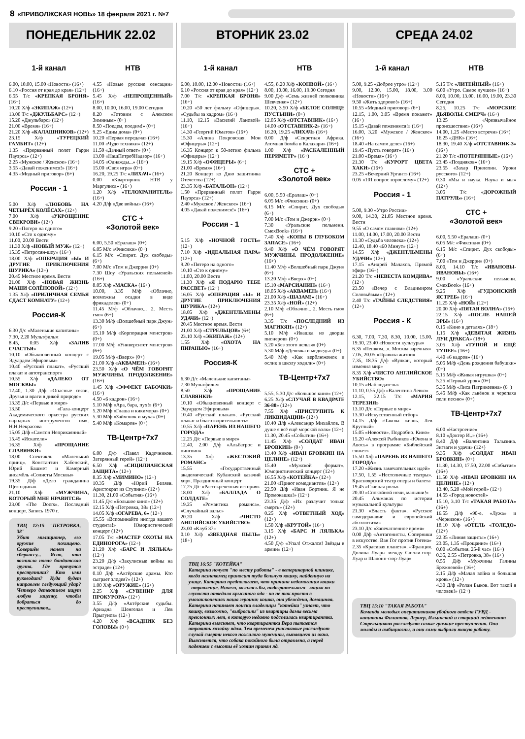8 «ПРИВОЛЖСКАЯ НОВЬ» 18 февраля 2021 г. №7
ПОНЕДЕЛЬНИК 22.02
1-й канал
6.00, 10.00, 15.00 «Новости» (16+)
6.10 «Россия от края до края» (12+)
6.55 Т/с «КРЕПКАЯ БРОНЯ» (16+)
10.20 Х/ф «ЭКИПАЖ» (12+)
13.00 Т/с «ДЖУЛЬБАРС» (12+)
15.20 «Джульбарс» (12+)
21.00 «Время» (16+)
21.20 Х/ф «КАЛАШНИКОВ» (12+)
23.15 Х/ф «ТУРЕЦКИЙ ГАМБИТ» (12+)
1.35 «Прерванный полет Гарри Пауэрса» (12+)
2.25 «Мужское / Женское» (16+)
3.55 «Давай поженимся!» (16+)
4.35 «Модный приговор» (6+)
Россия - 1
5.00 Х/ф «ЛЮБОВЬ НА ЧЕТЫРЁХ КОЛЁСАХ» (12+)
7.00 Х/ф «УКРОЩЕНИЕ СВЕКРОВИ» (12+)
9.20 «Пятеро на одного»
10.10 «Сто к одному»
11.00, 20.00 Вести
11.30 Х/ф «НОВЫЙ МУЖ» (12+)
15.35 «Петросян-шоу» (16+)
18.00 Х/ф «ОПЕРАЦИЯ «Ы» И ДРУГИЕ ПРИКЛЮЧЕНИЯ ШУРИКА» (12+)
20.45 Местное время. Вести
21.00 Х/ф «НОВАЯ ЖИЗНЬ МАШИ СОЛЁНОВОЙ» (12+)
1.35 Х/ф «ПРИЛИЧНАЯ СЕМЬЯ СДАСТ КОМНАТУ» (12+)
Россия-К
6.30 Д/с «Маленькие капитаны»
7.30, 2.20 Мультфильм
8.45, 0.05 Х/ф «ЗАЛИВ СЧАСТЬЯ»
10.10 «Обыкновенный концерт с Эдуардом Эфировым»
10.40 «Русский плакат». «Русский плакат и автотранспорт»
10.55 Х/ф «ДАЛЕКО ОТ МОСКВЫ»
12.40, 1.30 Д/ф «Опасные связи. Друзья и враги в дикой природе»
13.35 Д/с «Первые в мире»
13.50 «Гала-концерт Академического оркестра русских народных инструментов им». Н.Н.Некрасова
15.05 Д/ф «Самсон Неприкаянный»
15.45 «Искатели»
16.35 Х/ф «ПРОЩАНИЕ СЛАВЯНКИ»
18.00 Спектакль «Маленький принц». Константин Хабенский, Юрий Башмет и Камерный ансамбль «Солисты Москвы»
19.35 Д/ф «Дело гражданина Щеколдина»
21.10 Х/ф «МУЖЧИНА, КОТОРЫЙ МНЕ НРАВИТСЯ»
23.00 «The Doors». Последний концерт. Запись 1970 г.
ТВЦ 12:15 "ПЕТРОВКА, 38"
Убит милиционер, его оружие похищено. Совершён налет на сберкассу... Ясно, что возникла новая бандитская группа. Где прячутся преступники? Кто ими руководит? Куда будет направлен следующий удар? Четверо детективов ищут любую зацепку, чтобы добраться до преступников...
НТВ
4.55 «Новые русские сенсации» (16+)
5.45 Х/ф «НЕПРОЩЕННЫЙ» (16+)
8.00, 10.00, 16.00, 19.00 Сегодня
8.20 «Готовим с Алексеем Зиминым» (0+)
8.50 «Поедем, поедим!» (0+)
9.25 «Едим дома» (0+)
10.20 «Первая передача» (16+)
11.00 «Чудо техники» (12+)
11.50 «Дачный ответ» (0+)
13.00 «НашПотребНадзор» (16+)
14.05 «Однажды...» (16+)
15.00 «Своя игра» (0+)
16.20, 19.25 Т/с «ЛИХАЧ» (16+)
0.00 «Квартирник НТВ у Маргулиса» (16+)
1.20 Х/ф «ТЕЛОХРАНИТЕЛЬ» (16+)
4.20 Д/ф «Две войны» (16+)
СТС +
«Золотой век»
6.00, 5.50 «Ералаш» (0+)
6.05 М/с «Фиксики» (0+)
6.15 М/с «Спирит. Дух свободы» (6+)
7.00 М/с «Том и Джерри» (0+)
7.30 Шоу «Уральских пельменей» (16+)
8.05 Х/ф «МАСКА» (16+)
10.00, 3.35 М/ф «Облачно, возможны осадки в виде фрикаделек» (0+)
11.45 М/ф «Облачно... 2. Месть гмо» (6+)
13.30 М/ф «Волшебный парк Джун» (6+)
15.10 М/ф «Корпорация монстров» (0+)
17.00 М/ф «Университет монстров» (6+)
19.05 М/ф «Вверх» (0+)
21.00 Х/ф «АКВАМЕН» (16+)
23.50 Х/ф «О ЧЁМ ГОВОРЯТ МУЖЧИНЫ. ПРОДОЛЖЕНИЕ» (16+)
1.45 Х/ф «ЭФФЕКТ БАБОЧКИ» (16+)
4.50 «6 кадров» (16+)
5.10 М/ф «Ара, бара, пух!» (6+)
5.20 М/ф «Глаша и кикимора» (0+)
5.30 М/ф «Зайчонок и муха» (0+)
5.40 М/ф «Комаров» (0+)
ТВ-Центр+7х7
6.00 Д/ф «Павел Кадочников. Затерянный герой» (12+)
6.50 Х/ф «СИЦИЛИАНСКАЯ ЗАЩИТА» (12+)
8.35 Х/ф «МИМИНО» (12+)
10.35 Д/ф «Юрий Беляев. Аристократ из Ступино» (12+)
11.30, 21.00 «События» (16+)
11.45 Д/с «Большое кино» (12+)
12.15 Х/ф «Петровка, 38» (12+)
14.05 Х/ф «ОГАРЕВА, 6» (12+)
15.55 «Вспоминайте иногда вашего студента!» Юмористический концерт (12+)
17.05 Т/с «МАСТЕР ОХОТЫ НА ЕДИНОРОГА» (12+)
21.20 Х/ф «БАРС И ЛЯЛЬКА» (12+)
23.20 Д/ф «Закулисные войны на эстраде» (12+)
0.10 Д/ф «Актёрские драмы. Кто сыграет злодея?» (12+)
1.00 Х/ф «ОРУЖИЕ» (16+)
2.25 Х/ф «СУВЕНИР ДЛЯ ПРОКУРОРА» (12+)
3.55 Д/ф «Актёрские судьбы. Ариадна Шенгелая и Лев Прыгунов» (12+)
4.20 Х/ф «ВСАДНИК БЕЗ ГОЛОВЫ» (0+)
ВТОРНИК 23.02
1-й канал
6.00, 10.00, 12.00 «Новости» (16+)
6.10 «Россия от края до края» (12+)
7.00 Т/с «КРЕПКАЯ БРОНЯ» (16+)
10.20 «50 лет фильму «Офицеры». «Судьбы за кадром» (16+)
11.10, 12.15 «Василий Лановой» (16+)
14.30 «Георгий Юматов» (16+)
15.30 «Алина Покровская. Мои «Офицеры» (12+)
16.35 Концерт к 50-летию фильма «Офицеры» (12+)
19.15 Х/ф «ОФИЦЕРЫ» (6+)
21.00 «Время» (16+)
21.20 Концерт ко Дню защитника Отечества (12+)
23.35 Х/ф «БАТАЛЬОН» (12+)
1.50 «Прерванный полет Гарри Пауэрса» (12+)
2.40 «Мужское / Женское» (16+)
4.05 «Давай поженимся!» (16+)
Россия - 1
5.15 Х/ф «НОЧНОЙ ГОСТЬ» (12+)
7.10 Х/ф «ИДЕАЛЬНАЯ ПАРА» (12+)
9.20 «Пятеро на одного»
10.10 «Сто к одному»
11.00, 20.00 Вести
11.30 Х/ф «Я ПОДАРЮ ТЕБЕ РАССВЕТ» (12+)
16.05 Х/ф «ОПЕРАЦИЯ «Ы» И ДРУГИЕ ПРИКЛЮЧЕНИЯ ШУРИКА» (12+)
18.05 Х/ф «ДЖЕНТЛЬМЕНЫ УДАЧИ» (12+)
20.45 Местное время. Вести
21.00 Х/ф «СТРЕЛЬЦОВ» (6+)
23.10 Х/ф «ЭКИПАЖ» (12+)
1.55 Х/ф «ОХОТА НА ПИРАНЬЮ» (16+)
Россия-К
6.30 Д/с «Маленькие капитаны»
7.30 Мультфильм
8.50 Х/ф «ПРОЩАНИЕ СЛАВЯНКИ»
10.10 «Обыкновенный концерт с Эдуардом Эфировым»
10.40 «Русский плакат». «Русский плакат и благотворительность»
10.55 Х/ф «ПАРЕНЬ ИЗ НАШЕГО ГОРОДА»
12.25 Д/с «Первые в мире»
12.40, 2.00 Д/ф «Альбатрос и пингвин»
13.35 Х/ф «ЖЕСТОКИЙ РОМАНС»
15.55 «Государственный академический Кубанский казачий хор». Праздничный концерт
17.25 Д/с «Рассекреченная история»
18.00 Х/ф «БАЛЛАДА О СОЛДАТЕ»
19.25 «Романтика романса». «Случайный вальс»
20.20 Х/ф «ЧИСТО АНГЛИЙСКОЕ УБИЙСТВО»
23.00 «Клуб 37»
0.10 Х/ф «ЗВЕЗДНАЯ ПЫЛЬ» (18+)
НТВ
4.55, 8.20 Х/ф «КОНВОЙ» (16+)
8.00, 10.00, 16.00, 19.00 Сегодня
9.00 Д/ф «Семь жизней полковника Шевченко» (12+)
10.20, 3.50 Х/ф «БЕЛОЕ СОЛНЦЕ ПУСТЫНИ» (0+)
12.05 Х/ф «ОТСТАВНИК» (16+)
14.00 «ОТСТАВНИК-2» (16+)
16.20, 19.25 «ЛИХАЧ» (16+)
0.00 Д/ф «Секретная Африка. Атомная бомба в Калахари» (16+)
1.00 Х/ф «РАСКАЛЕННЫЙ ПЕРИМЕТР» (16+)
СТС +
«Золотой век»
6.00, 5.50 «Ералаш» (0+)
6.05 М/с «Фиксики» (0+)
6.15 М/с «Спирит. Дух свободы» (6+)
7.00 М/с «Том и Джерри» (0+)
7.30 «Уральские пельмени. СмехBook» (16+)
7.40 Х/ф «КОПЫ В ГЛУБОКОМ ЗАПАСЕ» (16+)
9.40 Х/ф «О ЧЁМ ГОВОРЯТ МУЖЧИНЫ. ПРОДОЛЖЕНИЕ» (16+)
11.40 М/ф «Волшебный парк Джун» (6+)
13.20 М/ф «Вверх» (0+)
15.10 «МАРСИАНИН» (16+)
18.05 Х/ф «АКВАМЕН» (16+)
21.00 Х/ф «ШАЗАМ!» (16+)
23.35 Х/ф «НОЙ» (12+)
2.10 М/ф «Облачно... 2. Месть гмо» (6+)
3.35 Т/с «ПОСЛЕДНИЙ ИЗ МАГИКЯН» (12+)
5.10 М/ф «Ивашка из дворца пионеров» (0+)
5.20 «Без этого нельзя» (0+)
5.30 М/ф «Девочка и медведь» (0+)
5.40 М/ф «Как верблюжонок и ослик в школу ходили» (0+)
ТВ-Центр+7х7
5.55, 5.30 Д/с «Большое кино» (12+)
6.25 Х/ф «СЛУЧАЙ В КВАДРАТЕ 36-80» (12+)
7.55 Х/ф «ПРИСТУПИТЬ К ЛИКВИДАЦИИ» (12+)
10.40 Д/ф «Александр Михайлов. В душе я всё ещё морской волк» (12+)
11.30, 20.45 «События» (16+)
11.45 Х/ф «СОЛДАТ ИВАН БРОВКИН» (0+)
13.40 Х/ф «ИВАН БРОВКИН НА ЦЕЛИНЕ» (12+)
15.40 «Мужской формат». Юмористический концерт (12+)
16.55 Х/ф «КОТЕЙКА» (12+)
21.00 «Приют комедиантов» (12+)
22.50 Д/ф «Иван Бортник. Я не Промокашка!» (12+)
23.35 Д/ф «Их разлучит только смерть» (12+)
0.25 Х/ф «ОТВЕТНЫЙ ХОД» (12+)
1.50 Х/ф «КРУТОЙ» (16+)
3.15 Х/ф «БАРС И ЛЯЛЬКА» (12+)
4.50 Д/ф «Упал! Отжался! Звёзды в армии» (12+)
ТВЦ 16:55 "КОТЕЙКА"
Катерина ночует "по месту работы" - в ветеринарной клинике, когда незнакомец приносит туда больную кошку, найденную на улице. Катерина предполагает, что причина недомогания кошки - отравление. Ничего, казалось бы, подозрительного - кошка по глупости отведала крысиного яда - но не так проста в умозаключениях наша героиня: кошка, она убеждена, домашняя. Катерина начинает поиски владелицы "котейки" узнает, что кошку, возможно, "выбросили" из квартиры дамы весьма преклонных лет, в которую недавно подселилась квартирантка. Катерина выясняет, что квартирантка Вера пытается отравить хозяйку ядом. Тем временем участковые расследуют случай смерти некого пожилого мужчины, выпавшего из окна. Выясняется, что собака покойного была отравлена, а перед падением с высоты её хозяин принял яд.
СРЕДА 24.02
1-й канал
5.00, 9.25 «Доброе утро» (12+)
9.00, 12.00, 15.00, 18.00, 3.00 «Новости» (16+)
9.50 «Жить здорово!» (16+)
10.55 «Модный приговор» (6+)
12.15, 1.00, 3.05 «Время покажет» (16+)
15.15 «Давай поженимся!» (16+)
16.00, 3.20 «Мужское / Женское» (16+)
18.40 «На самом деле» (16+)
19.45 «Пусть говорят» (16+)
21.00 «Время» (16+)
21.30 Т/с «КУРОРТ ЦВЕТА ХАКИ» (16+)
23.25 «Вечерний Ургант» (16+)
0.05 «101 вопрос взрослому» (12+)
Россия - 1
5.00, 9.30 «Утро России»
9.00, 14.30, 21.05 Местное время. Вести
9.55 «О самом главном» (12+)
11.00, 14.00, 17.00, 20.00 Вести
11.30 «Судьба человека» (12+)
12.40, 18.40 «60 Минут» (12+)
14.55 Х/ф «ДЖЕНТЛЬМЕНЫ УДАЧИ» (12+)
17.15 «Андрей Малахов. Прямой эфир» (16+)
21.20 Т/с «НЕВЕСТА КОМДИВА» (12+)
23.50 «Вечер с Владимиром Соловьёвым» (12+)
2.40 Т/с «ТАЙНЫ СЛЕДСТВИЯ» (12+)
Россия - К
6.30, 7.00, 7.30, 8.30, 10.00, 15.00, 19.30, 23.40 «Новости культуры»
6.35 «Пешком...». Москва заречная»
7.05, 20.05 «Правила жизни»
7.35, 18.35 Д/ф «Вулкан, который изменил мир»
8.35 Х/ф «ЧИСТО АНГЛИЙСКОЕ УБИЙСТВО»
10.15 «Наблюдатель»
11.10, 0.55 Д/ф «Валентина Левко»
12.15, 22.15 Т/с «МАРИЯ ТЕРЕЗИЯ»
13.10 Д/с «Первые в мире»
13.30 «Искусственный отбор»
14.15 Д/ф «Такова жизнь. Лев Круглый»
15.05 «Новости». Подробно. Кино»
15.20 «Алексей Рыбников «Юнона и Авось» в программе «Библейский сюжет»
15.50 Х/ф «ПАРЕНЬ ИЗ НАШЕГО ГОРОДА»
17.20 «Жизнь замечательных идей»
17.50, 1.55 «Нестоличные театры». Красноярский театр оперы и балета
19.45 «Главная роль»
20.30 «Спокойной ночи, малыши!»
20.45 Альманах по истории музыкальной культуры
21.30 «Власть факта». «Русское самодержавие и европейский абсолютизм»
23.10 Д/с «Запечатленное время»
0.00 Д/ф «Антагонисты. Соперники в искусстве. Ван Гог против Гогена»
2.35 «Красивая планета». «Франция. Долина Луары между Сюлли-сюр-Луар и Шалонн-сюр-Луар»
НТВ
5.15 Т/с «ЛИТЕЙНЫЙ» (16+)
6.00 «Утро. Самое лучшее» (16+)
8.00, 10.00, 13.00, 16.00, 19.00, 23.30 Сегодня
8.25, 10.25 Т/с «МОРСКИЕ ДЬЯВОЛЫ. СМЕРЧ» (16+)
13.25 «Чрезвычайное происшествие» (16+)
14.00, 1.25 «Место встречи» (16+)
16.25 «ДНК» (16+)
18.30, 19.40 Х/ф «ОТСТАВНИК-3» (16+)
21.20 Т/с «ПОТЕРЯННЫЕ» (16+)
23.45 «Поздняков» (16+)
23.55 «Захар Прилепин. Уроки русского» (12+)
0.30 «Мы и наука. Наука и мы» (12+)
3.05 Т/с «ДОРОЖНЫЙ ПАТРУЛЬ» (16+)
СТС +
«Золотой век»
6.00, 5.50 «Ералаш» (0+)
6.05 М/с «Фиксики» (0+)
6.15 М/с «Спирит. Дух свободы» (6+)
7.00 «Том и Джерри» (0+)
8.00, 14.10 Т/с «ИВАНОВЫ-ИВАНОВЫ» (16+)
9.00 «Уральские пельмени. СмехBook» (16+)
9.25 Х/ф «ГУДЗОНСКИЙ ЯСТРЕБ» (16+)
11.25 Х/ф «НОЙ» (12+)
20.00 Х/ф «ПЯТАЯ ВОЛНА» (16+)
22.15 Х/ф «ПОСЛЕ НАШЕЙ ЭРЫ» (16+)
0.15 «Кино в деталях» (18+)
1.15 Х/ф «ДЕВЯТАЯ ЖИЗНЬ ЛУИ ДРАКСА» (18+)
3.05 Х/ф «ТУПОЙ И ЕЩЁ ТУПЕЕ» (16+)
4.40 «6 кадров» (16+)
5.05 М/ф «День рождения бабушки» (0+)
5.15 М/ф «Живая игрушка» (0+)
5.25 «Первый урок» (0+)
5.35 М/ф «Лиса Патрикеевна» (6+)
5.45 М/ф «Как львёнок и черепаха пели песню» (0+)
ТВ-Центр+7х7
6.00 «Настроение»
8.10 «Доктор И..» (16+)
8.40 Д/ф «Валентина Талызина. Зигзаги и удачи» (12+)
9.35 Х/ф «СОЛДАТ ИВАН БРОВКИН» (0+)
11.30, 14.30, 17.50, 22.00 «События» (16+)
11.50 Х/ф «ИВАН БРОВКИН НА ЦЕЛИНЕ» (12+)
13.40, 5.20 «Мой герой» (12+)
14.55 «Город новостей»
15.10, 3.10 Т/с «ТАКАЯ РАБОТА» (16+)
16.55 Д/ф «90-е. «Лужа» и «Черкизон» (16+)
18.10 Х/ф «ОТЕЛЬ «ТОЛЕДО» (12+)
22.35 «Линия защиты» (16+)
23.05, 1.35 «Прощание» (16+)
0.00 «События. 25-й час» (16+)
0.35, 2.55 «Петровка, 38» (16+)
0.55 Д/ф «Мужчины Галины Брежневой» (16+)
2.15 Д/ф «Малая война и большая кровь» (12+)
4.30 Д/ф «Ролан Быков. Вот такой я человек!» (12+)
ТВЦ 15:10 "ТАКАЯ РАБОТА"
Команда молодых оперативников убойного отдела ГУВД - капитаны Филиппов, Лернер, Ильинский и старший лейтенант Стрельникова расследуют самые громкие преступления. Они молоды и амбициозны, и они сами выбрали такую работу.